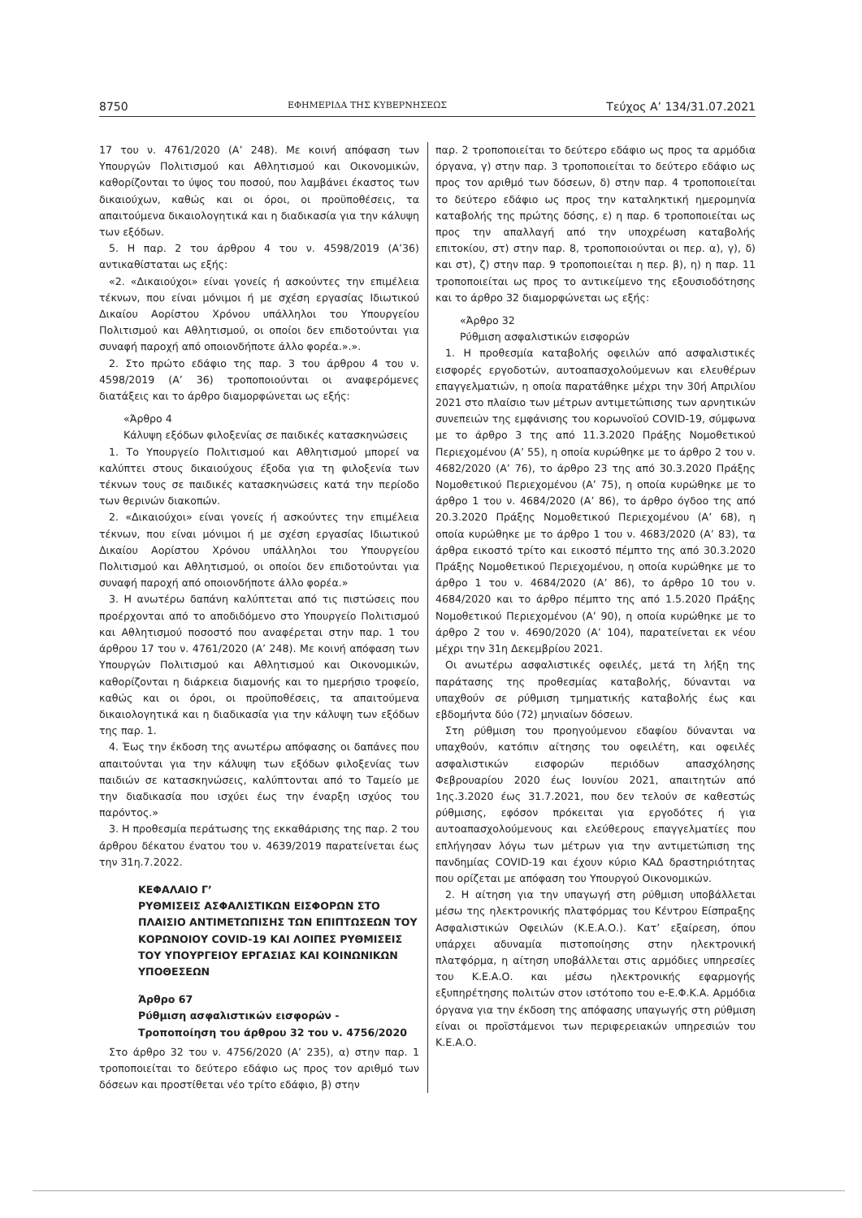8750 ΕΦΗΜΕΡΙΔΑ ΤΗΣ ΚΥΒΕΡΝΗΣΕΩΣ Τεύχος Α’ 134/31.07.2021
17 του ν. 4761/2020 (Α’ 248). Με κοινή απόφαση των Υπουργών Πολιτισμού και Αθλητισμού και Οικονομικών, καθορίζονται το ύψος του ποσού, που λαμβάνει έκαστος των δικαιούχων, καθώς και οι όροι, οι προϋποθέσεις, τα απαιτούμενα δικαιολογητικά και η διαδικασία για την κάλυψη των εξόδων.
5. Η παρ. 2 του άρθρου 4 του ν. 4598/2019 (Α’36) αντικαθίσταται ως εξής:
«2. «Δικαιούχοι» είναι γονείς ή ασκούντες την επιμέλεια τέκνων, που είναι μόνιμοι ή με σχέση εργασίας Ιδιωτικού Δικαίου Αορίστου Χρόνου υπάλληλοι του Υπουργείου Πολιτισμού και Αθλητισμού, οι οποίοι δεν επιδοτούνται για συναφή παροχή από οποιονδήποτε άλλο φορέα.».».
2. Στο πρώτο εδάφιο της παρ. 3 του άρθρου 4 του ν. 4598/2019 (Α’ 36) τροποποιούνται οι αναφερόμενες διατάξεις και το άρθρο διαμορφώνεται ως εξής:
«Άρθρο 4
Κάλυψη εξόδων φιλοξενίας σε παιδικές κατασκηνώσεις
1. Το Υπουργείο Πολιτισμού και Αθλητισμού μπορεί να καλύπτει στους δικαιούχους έξοδα για τη φιλοξενία των τέκνων τους σε παιδικές κατασκηνώσεις κατά την περίοδο των θερινών διακοπών.
2. «Δικαιούχοι» είναι γονείς ή ασκούντες την επιμέλεια τέκνων, που είναι μόνιμοι ή με σχέση εργασίας Ιδιωτικού Δικαίου Αορίστου Χρόνου υπάλληλοι του Υπουργείου Πολιτισμού και Αθλητισμού, οι οποίοι δεν επιδοτούνται για συναφή παροχή από οποιονδήποτε άλλο φορέα.»
3. Η ανωτέρω δαπάνη καλύπτεται από τις πιστώσεις που προέρχονται από το αποδιδόμενο στο Υπουργείο Πολιτισμού και Αθλητισμού ποσοστό που αναφέρεται στην παρ. 1 του άρθρου 17 του ν. 4761/2020 (Α’ 248). Με κοινή απόφαση των Υπουργών Πολιτισμού και Αθλητισμού και Οικονομικών, καθορίζονται η διάρκεια διαμονής και το ημερήσιο τροφείο, καθώς και οι όροι, οι προϋποθέσεις, τα απαιτούμενα δικαιολογητικά και η διαδικασία για την κάλυψη των εξόδων της παρ. 1.
4. Έως την έκδοση της ανωτέρω απόφασης οι δαπάνες που απαιτούνται για την κάλυψη των εξόδων φιλοξενίας των παιδιών σε κατασκηνώσεις, καλύπτονται από το Ταμείο με την διαδικασία που ισχύει έως την έναρξη ισχύος του παρόντος.»
3. Η προθεσμία περάτωσης της εκκαθάρισης της παρ. 2 του άρθρου δέκατου ένατου του ν. 4639/2019 παρατείνεται έως την 31η.7.2022.
ΚΕΦΑΛΑΙΟ Γ’
ΡΥΘΜΙΣΕΙΣ ΑΣΦΑΛΙΣΤΙΚΩΝ ΕΙΣΦΟΡΩΝ ΣΤΟ ΠΛΑΙΣΙΟ ΑΝΤΙΜΕΤΩΠΙΣΗΣ ΤΩΝ ΕΠΙΠΤΩΣΕΩΝ ΤΟΥ ΚΟΡΩΝΟΙΟΥ COVID-19 ΚΑΙ ΛΟΙΠΕΣ ΡΥΘΜΙΣΕΙΣ ΤΟΥ ΥΠΟΥΡΓΕΙΟΥ ΕΡΓΑΣΙΑΣ ΚΑΙ ΚΟΙΝΩΝΙΚΩΝ ΥΠΟΘΕΣΕΩΝ
Άρθρο 67
Ρύθμιση ασφαλιστικών εισφορών - Τροποποίηση του άρθρου 32 του ν. 4756/2020
Στο άρθρο 32 του ν. 4756/2020 (Α’ 235), α) στην παρ. 1 τροποποιείται το δεύτερο εδάφιο ως προς τον αριθμό των δόσεων και προστίθεται νέο τρίτο εδάφιο, β) στην
παρ. 2 τροποποιείται το δεύτερο εδάφιο ως προς τα αρμόδια όργανα, γ) στην παρ. 3 τροποποιείται το δεύτερο εδάφιο ως προς τον αριθμό των δόσεων, δ) στην παρ. 4 τροποποιείται το δεύτερο εδάφιο ως προς την καταληκτική ημερομηνία καταβολής της πρώτης δόσης, ε) η παρ. 6 τροποποιείται ως προς την απαλλαγή από την υποχρέωση καταβολής επιτοκίου, στ) στην παρ. 8, τροποποιούνται οι περ. α), γ), δ) και στ), ζ) στην παρ. 9 τροποποιείται η περ. β), η) η παρ. 11 τροποποιείται ως προς το αντικείμενο της εξουσιοδότησης και το άρθρο 32 διαμορφώνεται ως εξής:
«Άρθρο 32
Ρύθμιση ασφαλιστικών εισφορών
1. Η προθεσμία καταβολής οφειλών από ασφαλιστικές εισφορές εργοδοτών, αυτοαπασχολούμενων και ελευθέρων επαγγελματιών, η οποία παρατάθηκε μέχρι την 30ή Απριλίου 2021 στο πλαίσιο των μέτρων αντιμετώπισης των αρνητικών συνεπειών της εμφάνισης του κορωνοϊού COVID-19, σύμφωνα με το άρθρο 3 της από 11.3.2020 Πράξης Νομοθετικού Περιεχομένου (Α’ 55), η οποία κυρώθηκε με το άρθρο 2 του ν. 4682/2020 (Α’ 76), το άρθρο 23 της από 30.3.2020 Πράξης Νομοθετικού Περιεχομένου (Α’ 75), η οποία κυρώθηκε με το άρθρο 1 του ν. 4684/2020 (Α’ 86), το άρθρο όγδοο της από 20.3.2020 Πράξης Νομοθετικού Περιεχομένου (Α’ 68), η οποία κυρώθηκε με το άρθρο 1 του ν. 4683/2020 (Α’ 83), τα άρθρα εικοστό τρίτο και εικοστό πέμπτο της από 30.3.2020 Πράξης Νομοθετικού Περιεχομένου, η οποία κυρώθηκε με το άρθρο 1 του ν. 4684/2020 (Α’ 86), το άρθρο 10 του ν. 4684/2020 και το άρθρο πέμπτο της από 1.5.2020 Πράξης Νομοθετικού Περιεχομένου (Α’ 90), η οποία κυρώθηκε με το άρθρο 2 του ν. 4690/2020 (Α’ 104), παρατείνεται εκ νέου μέχρι την 31η Δεκεμβρίου 2021.
Οι ανωτέρω ασφαλιστικές οφειλές, μετά τη λήξη της παράτασης της προθεσμίας καταβολής, δύνανται να υπαχθούν σε ρύθμιση τμηματικής καταβολής έως και εβδομήντα δύο (72) μηνιαίων δόσεων.
Στη ρύθμιση του προηγούμενου εδαφίου δύνανται να υπαχθούν, κατόπιν αίτησης του οφειλέτη, και οφειλές ασφαλιστικών εισφορών περιόδων απασχόλησης Φεβρουαρίου 2020 έως Ιουνίου 2021, απαιτητών από 1ης.3.2020 έως 31.7.2021, που δεν τελούν σε καθεστώς ρύθμισης, εφόσον πρόκειται για εργοδότες ή για αυτοαπασχολούμενους και ελεύθερους επαγγελματίες που επλήγησαν λόγω των μέτρων για την αντιμετώπιση της πανδημίας COVID-19 και έχουν κύριο ΚΑΔ δραστηριότητας που ορίζεται με απόφαση του Υπουργού Οικονομικών.
2. Η αίτηση για την υπαγωγή στη ρύθμιση υποβάλλεται μέσω της ηλεκτρονικής πλατφόρμας του Κέντρου Είσπραξης Ασφαλιστικών Οφειλών (Κ.Ε.Α.Ο.). Κατ’ εξαίρεση, όπου υπάρχει αδυναμία πιστοποίησης στην ηλεκτρονική πλατφόρμα, η αίτηση υποβάλλεται στις αρμόδιες υπηρεσίες του Κ.Ε.Α.Ο. και μέσω ηλεκτρονικής εφαρμογής εξυπηρέτησης πολιτών στον ιστότοπο του e-Ε.Φ.Κ.Α. Αρμόδια όργανα για την έκδοση της απόφασης υπαγωγής στη ρύθμιση είναι οι προϊστάμενοι των περιφερειακών υπηρεσιών του Κ.Ε.Α.Ο.